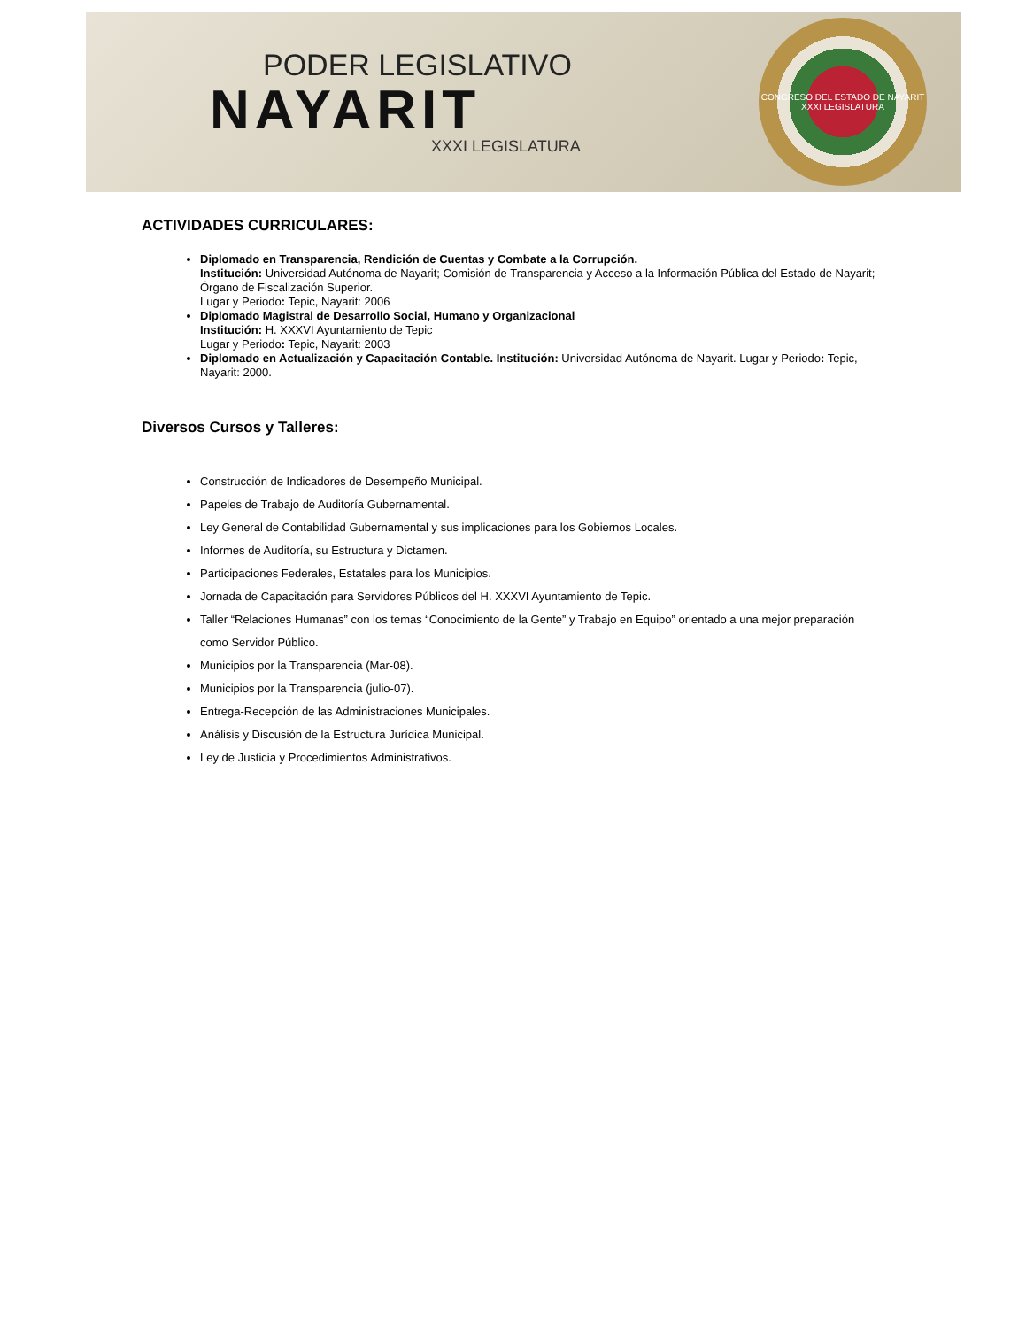PODER LEGISLATIVO
NAYARIT
XXXI LEGISLATURA
CONGRESO DEL ESTADO DE NAYARIT
XXXI LEGISLATURA
ACTIVIDADES CURRICULARES:
Diplomado en Transparencia, Rendición de Cuentas y Combate a la Corrupción.
Institución: Universidad Autónoma de Nayarit; Comisión de Transparencia y Acceso a la Información Pública del Estado de Nayarit; Órgano de Fiscalización Superior.
Lugar y Periodo: Tepic, Nayarit: 2006
Diplomado Magistral de Desarrollo Social, Humano y Organizacional
Institución: H. XXXVI Ayuntamiento de Tepic
Lugar y Periodo: Tepic, Nayarit: 2003
Diplomado en Actualización y Capacitación Contable. Institución: Universidad Autónoma de Nayarit. Lugar y Periodo: Tepic, Nayarit: 2000.
Diversos Cursos y Talleres:
Construcción de Indicadores de Desempeño Municipal.
Papeles de Trabajo de Auditoría Gubernamental.
Ley General de Contabilidad Gubernamental y sus implicaciones para los Gobiernos Locales.
Informes de Auditoría, su Estructura y Dictamen.
Participaciones Federales, Estatales para los Municipios.
Jornada de Capacitación para Servidores Públicos del H. XXXVI Ayuntamiento de Tepic.
Taller “Relaciones Humanas” con los temas “Conocimiento de la Gente” y Trabajo en Equipo” orientado a una mejor preparación como Servidor Público.
Municipios por la Transparencia (Mar-08).
Municipios por la Transparencia (julio-07).
Entrega-Recepción de las Administraciones Municipales.
Análisis y Discusión de la Estructura Jurídica Municipal.
Ley de Justicia y Procedimientos Administrativos.